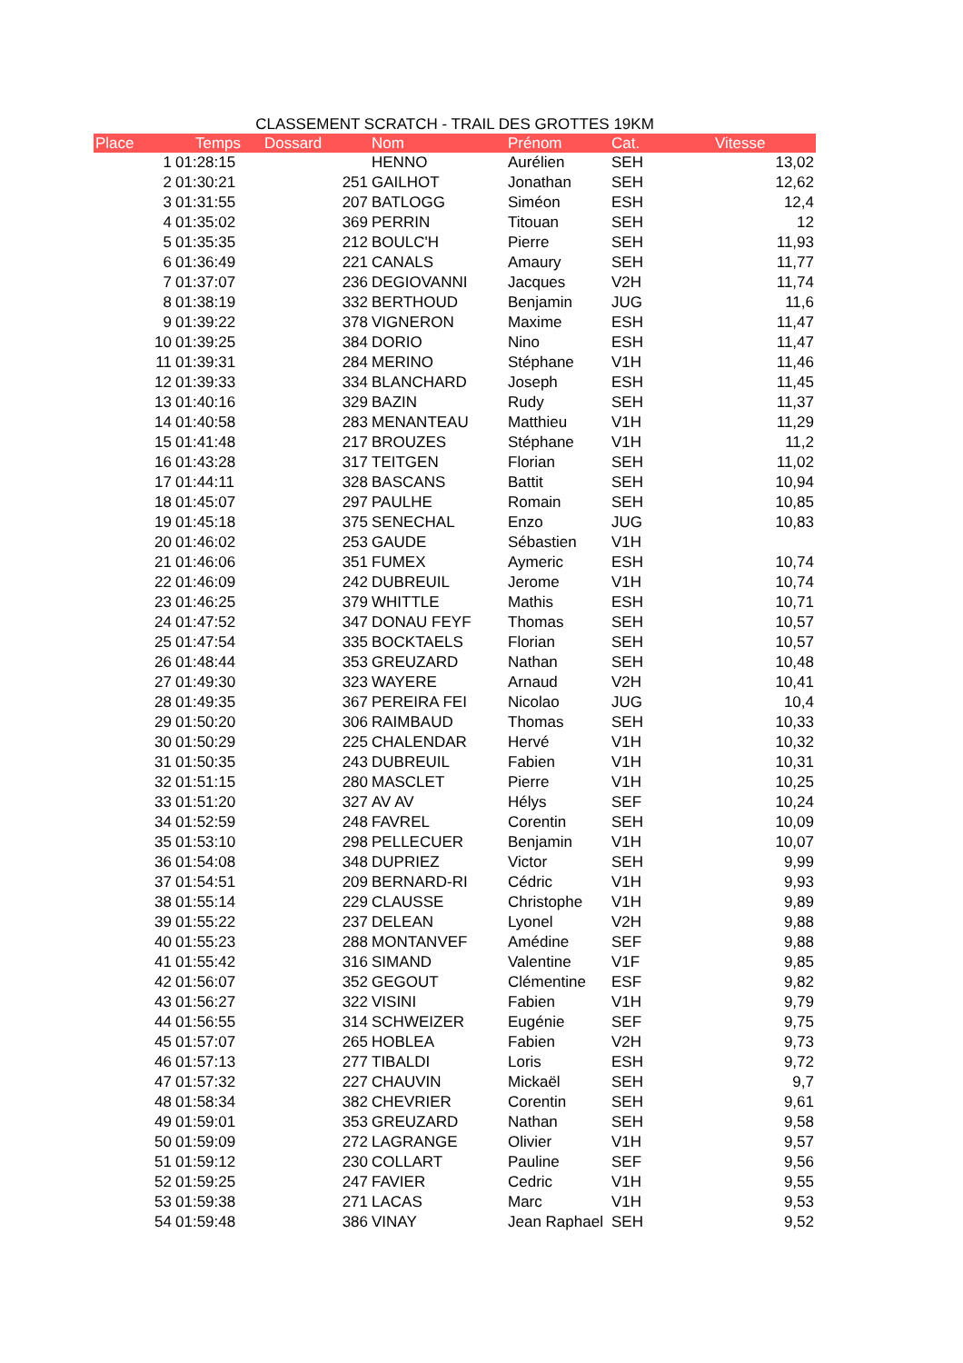CLASSEMENT SCRATCH - TRAIL DES GROTTES 19KM
| Place | Temps | Dossard | Nom | Prénom | Cat. | Vitesse |
| --- | --- | --- | --- | --- | --- | --- |
| 1 | 01:28:15 | | HENNO | Aurélien | SEH | 13,02 |
| 2 | 01:30:21 | 251 | GAILHOT | Jonathan | SEH | 12,62 |
| 3 | 01:31:55 | 207 | BATLOGG | Siméon | ESH | 12,4 |
| 4 | 01:35:02 | 369 | PERRIN | Titouan | SEH | 12 |
| 5 | 01:35:35 | 212 | BOULC'H | Pierre | SEH | 11,93 |
| 6 | 01:36:49 | 221 | CANALS | Amaury | SEH | 11,77 |
| 7 | 01:37:07 | 236 | DEGIOVANNI | Jacques | V2H | 11,74 |
| 8 | 01:38:19 | 332 | BERTHOUD | Benjamin | JUG | 11,6 |
| 9 | 01:39:22 | 378 | VIGNERON | Maxime | ESH | 11,47 |
| 10 | 01:39:25 | 384 | DORIO | Nino | ESH | 11,47 |
| 11 | 01:39:31 | 284 | MERINO | Stéphane | V1H | 11,46 |
| 12 | 01:39:33 | 334 | BLANCHARD | Joseph | ESH | 11,45 |
| 13 | 01:40:16 | 329 | BAZIN | Rudy | SEH | 11,37 |
| 14 | 01:40:58 | 283 | MENANTEAU | Matthieu | V1H | 11,29 |
| 15 | 01:41:48 | 217 | BROUZES | Stéphane | V1H | 11,2 |
| 16 | 01:43:28 | 317 | TEITGEN | Florian | SEH | 11,02 |
| 17 | 01:44:11 | 328 | BASCANS | Battit | SEH | 10,94 |
| 18 | 01:45:07 | 297 | PAULHE | Romain | SEH | 10,85 |
| 19 | 01:45:18 | 375 | SENECHAL | Enzo | JUG | 10,83 |
| 20 | 01:46:02 | 253 | GAUDE | Sébastien | V1H | |
| 21 | 01:46:06 | 351 | FUMEX | Aymeric | ESH | 10,74 |
| 22 | 01:46:09 | 242 | DUBREUIL | Jerome | V1H | 10,74 |
| 23 | 01:46:25 | 379 | WHITTLE | Mathis | ESH | 10,71 |
| 24 | 01:47:52 | 347 | DONAU FEYF | Thomas | SEH | 10,57 |
| 25 | 01:47:54 | 335 | BOCKTAELS | Florian | SEH | 10,57 |
| 26 | 01:48:44 | 353 | GREUZARD | Nathan | SEH | 10,48 |
| 27 | 01:49:30 | 323 | WAYERE | Arnaud | V2H | 10,41 |
| 28 | 01:49:35 | 367 | PEREIRA FEI | Nicolao | JUG | 10,4 |
| 29 | 01:50:20 | 306 | RAIMBAUD | Thomas | SEH | 10,33 |
| 30 | 01:50:29 | 225 | CHALENDAR | Hervé | V1H | 10,32 |
| 31 | 01:50:35 | 243 | DUBREUIL | Fabien | V1H | 10,31 |
| 32 | 01:51:15 | 280 | MASCLET | Pierre | V1H | 10,25 |
| 33 | 01:51:20 | 327 | AV AV | Hélys | SEF | 10,24 |
| 34 | 01:52:59 | 248 | FAVREL | Corentin | SEH | 10,09 |
| 35 | 01:53:10 | 298 | PELLECUER | Benjamin | V1H | 10,07 |
| 36 | 01:54:08 | 348 | DUPRIEZ | Victor | SEH | 9,99 |
| 37 | 01:54:51 | 209 | BERNARD-RI | Cédric | V1H | 9,93 |
| 38 | 01:55:14 | 229 | CLAUSSE | Christophe | V1H | 9,89 |
| 39 | 01:55:22 | 237 | DELEAN | Lyonel | V2H | 9,88 |
| 40 | 01:55:23 | 288 | MONTANVEF | Amédine | SEF | 9,88 |
| 41 | 01:55:42 | 316 | SIMAND | Valentine | V1F | 9,85 |
| 42 | 01:56:07 | 352 | GEGOUT | Clémentine | ESF | 9,82 |
| 43 | 01:56:27 | 322 | VISINI | Fabien | V1H | 9,79 |
| 44 | 01:56:55 | 314 | SCHWEIZER | Eugénie | SEF | 9,75 |
| 45 | 01:57:07 | 265 | HOBLEA | Fabien | V2H | 9,73 |
| 46 | 01:57:13 | 277 | TIBALDI | Loris | ESH | 9,72 |
| 47 | 01:57:32 | 227 | CHAUVIN | Mickaël | SEH | 9,7 |
| 48 | 01:58:34 | 382 | CHEVRIER | Corentin | SEH | 9,61 |
| 49 | 01:59:01 | 353 | GREUZARD | Nathan | SEH | 9,58 |
| 50 | 01:59:09 | 272 | LAGRANGE | Olivier | V1H | 9,57 |
| 51 | 01:59:12 | 230 | COLLART | Pauline | SEF | 9,56 |
| 52 | 01:59:25 | 247 | FAVIER | Cedric | V1H | 9,55 |
| 53 | 01:59:38 | 271 | LACAS | Marc | V1H | 9,53 |
| 54 | 01:59:48 | 386 | VINAY | Jean Raphael | SEH | 9,52 |